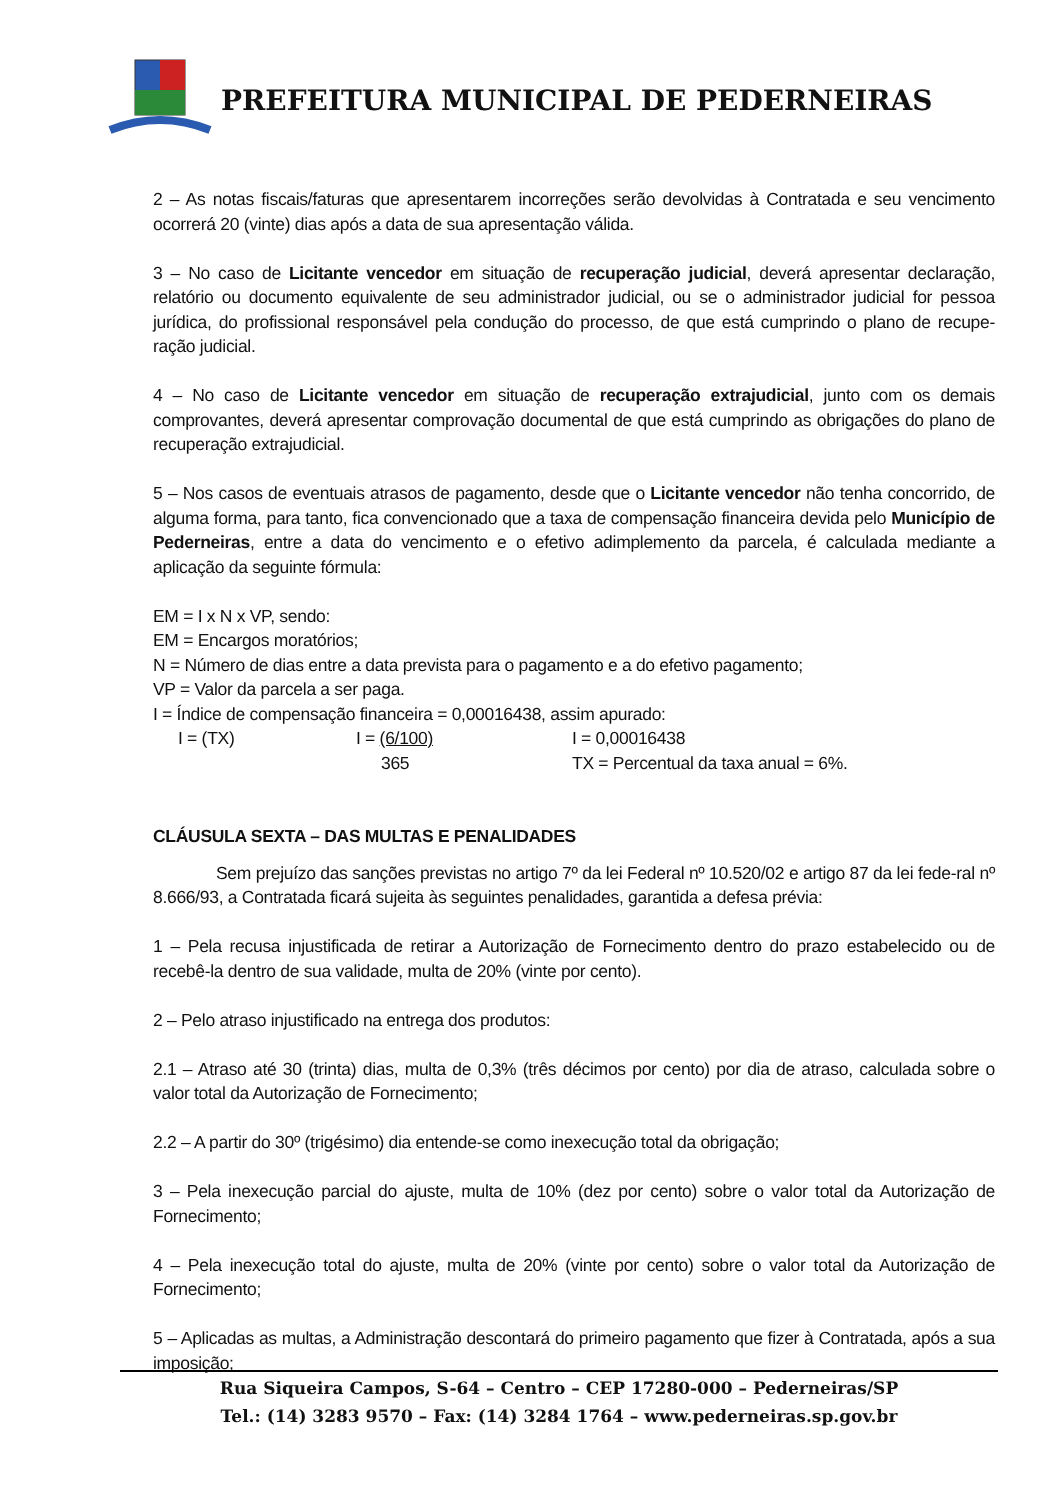PREFEITURA MUNICIPAL DE PEDERNEIRAS
2 – As notas fiscais/faturas que apresentarem incorreções serão devolvidas à Contratada e seu vencimento ocorrerá 20 (vinte) dias após a data de sua apresentação válida.
3 – No caso de Licitante vencedor em situação de recuperação judicial, deverá apresentar declaração, relatório ou documento equivalente de seu administrador judicial, ou se o administrador judicial for pessoa jurídica, do profissional responsável pela condução do processo, de que está cumprindo o plano de recupe-ração judicial.
4 – No caso de Licitante vencedor em situação de recuperação extrajudicial, junto com os demais comprovantes, deverá apresentar comprovação documental de que está cumprindo as obrigações do plano de recuperação extrajudicial.
5 – Nos casos de eventuais atrasos de pagamento, desde que o Licitante vencedor não tenha concorrido, de alguma forma, para tanto, fica convencionado que a taxa de compensação financeira devida pelo Município de Pederneiras, entre a data do vencimento e o efetivo adimplemento da parcela, é calculada mediante a aplicação da seguinte fórmula:
EM = I x N x VP, sendo:
EM = Encargos moratórios;
N = Número de dias entre a data prevista para o pagamento e a do efetivo pagamento;
VP = Valor da parcela a ser paga.
I = Índice de compensação financeira = 0,00016438, assim apurado:
I = (TX) I = (6/100) I = 0,00016438
365 TX = Percentual da taxa anual = 6%.
CLÁUSULA SEXTA – DAS MULTAS E PENALIDADES
Sem prejuízo das sanções previstas no artigo 7º da lei Federal nº 10.520/02 e artigo 87 da lei fede-ral nº 8.666/93, a Contratada ficará sujeita às seguintes penalidades, garantida a defesa prévia:
1 – Pela recusa injustificada de retirar a Autorização de Fornecimento dentro do prazo estabelecido ou de recebê-la dentro de sua validade, multa de 20% (vinte por cento).
2 – Pelo atraso injustificado na entrega dos produtos:
2.1 – Atraso até 30 (trinta) dias, multa de 0,3% (três décimos por cento) por dia de atraso, calculada sobre o valor total da Autorização de Fornecimento;
2.2 – A partir do 30º (trigésimo) dia entende-se como inexecução total da obrigação;
3 – Pela inexecução parcial do ajuste, multa de 10% (dez por cento) sobre o valor total da Autorização de Fornecimento;
4 – Pela inexecução total do ajuste, multa de 20% (vinte por cento) sobre o valor total da Autorização de Fornecimento;
5 – Aplicadas as multas, a Administração descontará do primeiro pagamento que fizer à Contratada, após a sua imposição;
Rua Siqueira Campos, S-64 – Centro – CEP 17280-000 – Pederneiras/SP
Tel.: (14) 3283 9570 – Fax: (14) 3284 1764 – www.pederneiras.sp.gov.br